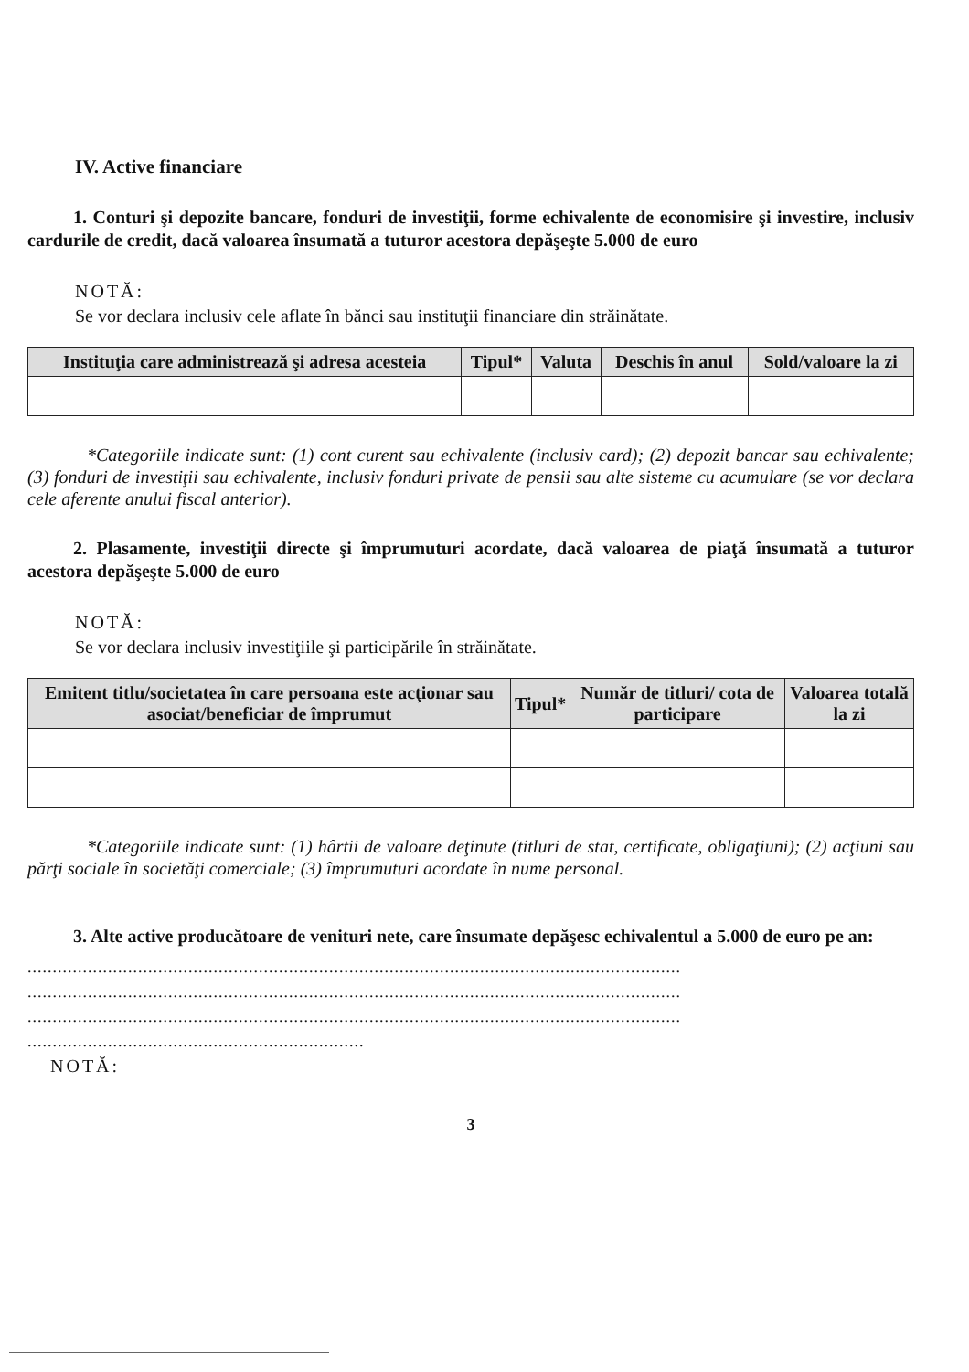IV. Active financiare
1. Conturi şi depozite bancare, fonduri de investiţii, forme echivalente de economisire şi investire, inclusiv cardurile de credit, dacă valoarea însumată a tuturor acestora depăşeşte 5.000 de euro
NOTĂ:
Se vor declara inclusiv cele aflate în bănci sau instituţii financiare din străinătate.
| Instituţia care administrează şi adresa acesteia | Tipul* | Valuta | Deschis în anul | Sold/valoare la zi |
| --- | --- | --- | --- | --- |
*Categoriile indicate sunt: (1) cont curent sau echivalente (inclusiv card); (2) depozit bancar sau echivalente; (3) fonduri de investiţii sau echivalente, inclusiv fonduri private de pensii sau alte sisteme cu acumulare (se vor declara cele aferente anului fiscal anterior).
2. Plasamente, investiţii directe şi împrumuturi acordate, dacă valoarea de piaţă însumată a tuturor acestora depăşeşte 5.000 de euro
NOTĂ:
Se vor declara inclusiv investiţiile şi participările în străinătate.
| Emitent titlu/societatea în care persoana este acţionar sau asociat/beneficiar de împrumut | Tipul* | Număr de titluri/ cota de participare | Valoarea totală la zi |
| --- | --- | --- | --- |
*Categoriile indicate sunt: (1) hârtii de valoare deţinute (titluri de stat, certificate, obligaţiuni); (2) acţiuni sau părţi sociale în societăţi comerciale; (3) împrumuturi acordate în nume personal.
3. Alte active producătoare de venituri nete, care însumate depăşesc echivalentul a 5.000 de euro pe an:
..................................................................................................................................
..................................................................................................................................
..................................................................................................................................
...................................................................
NOTĂ:
3